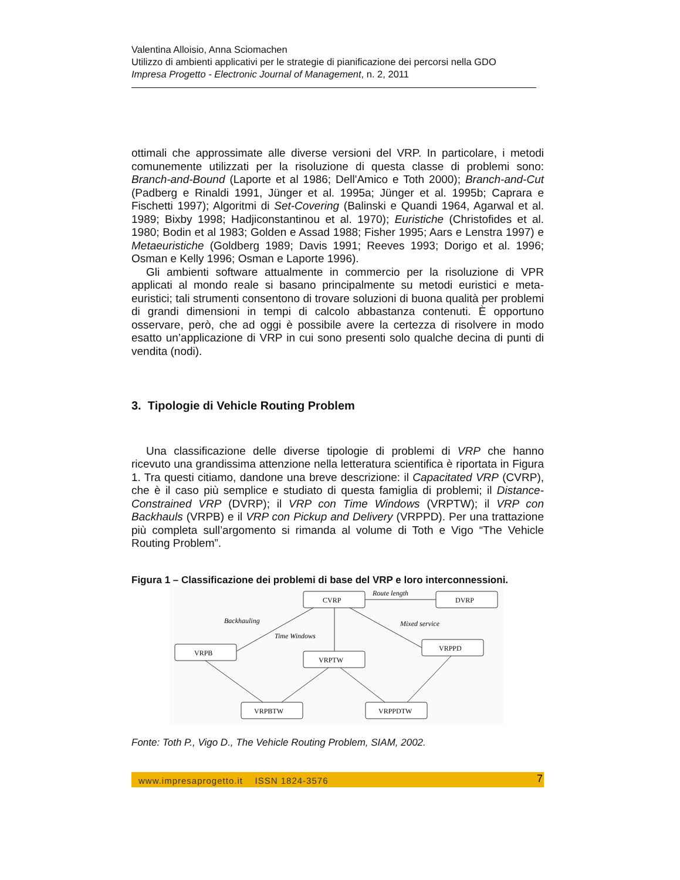Valentina Alloisio, Anna Sciomachen
Utilizzo di ambienti applicativi per le strategie di pianificazione dei percorsi nella GDO
Impresa Progetto - Electronic Journal of Management, n. 2, 2011
ottimali che approssimate alle diverse versioni del VRP. In particolare, i metodi comunemente utilizzati per la risoluzione di questa classe di problemi sono: Branch-and-Bound (Laporte et al 1986; Dell'Amico e Toth 2000); Branch-and-Cut (Padberg e Rinaldi 1991, Jünger et al. 1995a; Jünger et al. 1995b; Caprara e Fischetti 1997); Algoritmi di Set-Covering (Balinski e Quandi 1964, Agarwal et al. 1989; Bixby 1998; Hadjiconstantinou et al. 1970); Euristiche (Christofides et al. 1980; Bodin et al 1983; Golden e Assad 1988; Fisher 1995; Aars e Lenstra 1997) e Metaeuristiche (Goldberg 1989; Davis 1991; Reeves 1993; Dorigo et al. 1996; Osman e Kelly 1996; Osman e Laporte 1996).
Gli ambienti software attualmente in commercio per la risoluzione di VPR applicati al mondo reale si basano principalmente su metodi euristici e meta-euristici; tali strumenti consentono di trovare soluzioni di buona qualità per problemi di grandi dimensioni in tempi di calcolo abbastanza contenuti. È opportuno osservare, però, che ad oggi è possibile avere la certezza di risolvere in modo esatto un’applicazione di VRP in cui sono presenti solo qualche decina di punti di vendita (nodi).
3. Tipologie di Vehicle Routing Problem
Una classificazione delle diverse tipologie di problemi di VRP che hanno ricevuto una grandissima attenzione nella letteratura scientifica è riportata in Figura 1. Tra questi citiamo, dandone una breve descrizione: il Capacitated VRP (CVRP), che è il caso più semplice e studiato di questa famiglia di problemi; il Distance-Constrained VRP (DVRP); il VRP con Time Windows (VRPTW); il VRP con Backhauls (VRPB) e il VRP con Pickup and Delivery (VRPPD). Per una trattazione più completa sull’argomento si rimanda al volume di Toth e Vigo “The Vehicle Routing Problem”.
Figura 1 – Classificazione dei problemi di base del VRP e loro interconnessioni.
CVRP
DVRP
VRPB
VRPTW
VRPPD
VRPBTW
VRPPDTW
Route length
Backhauling
Time Windows
Mixed service
Fonte: Toth P., Vigo D., The Vehicle Routing Problem, SIAM, 2002.
www.impresaprogetto.it ISSN 1824-3576 7